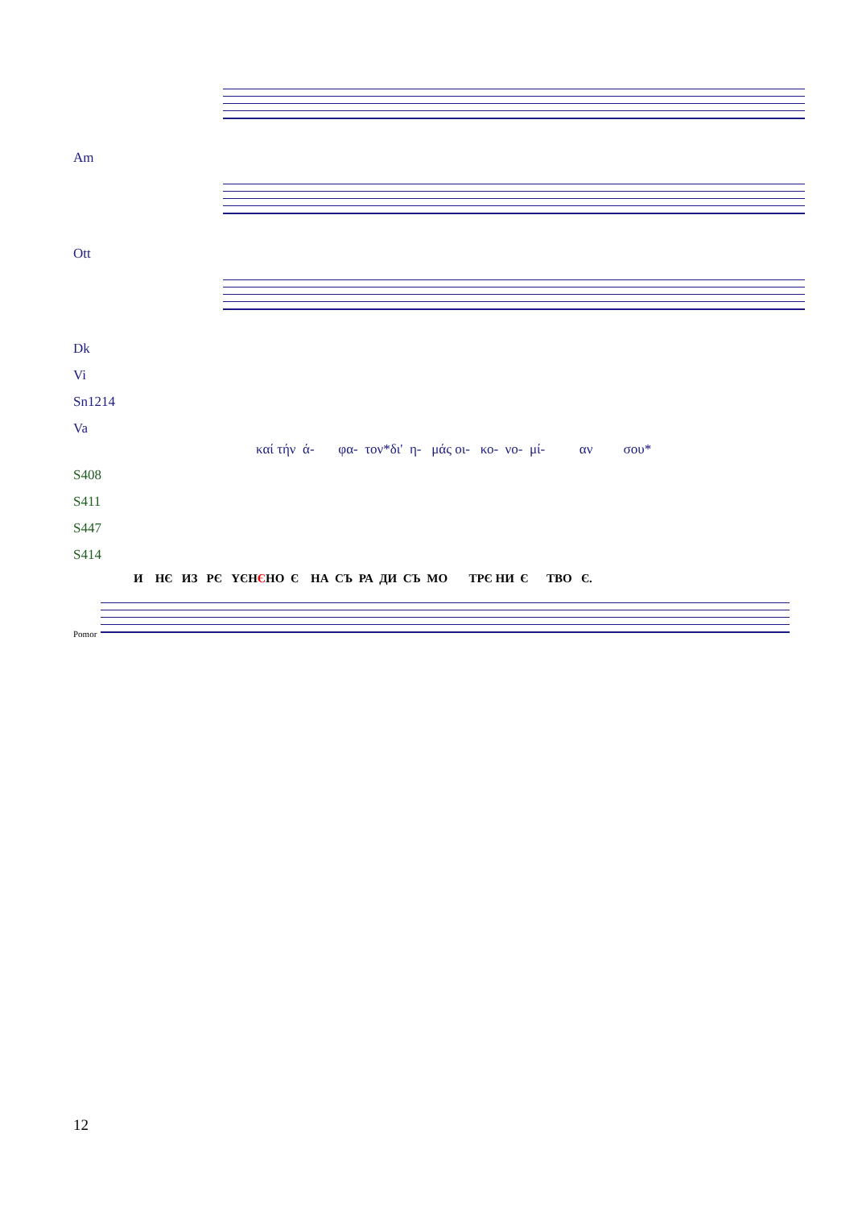Am
Ott
Dk
Vi
Sn1214
Va
καί τήν ά- φα- τον*δι' η- μάς οι- κο- νο- μί- αν σου*
S408
S411
S447
S414
И НЄ ИЗ РЄ ҮЄНЄНО Є НА СЪ РА ДИ СЪ МО ТРЄ НИ Є ТВО Є.
Pomor
12